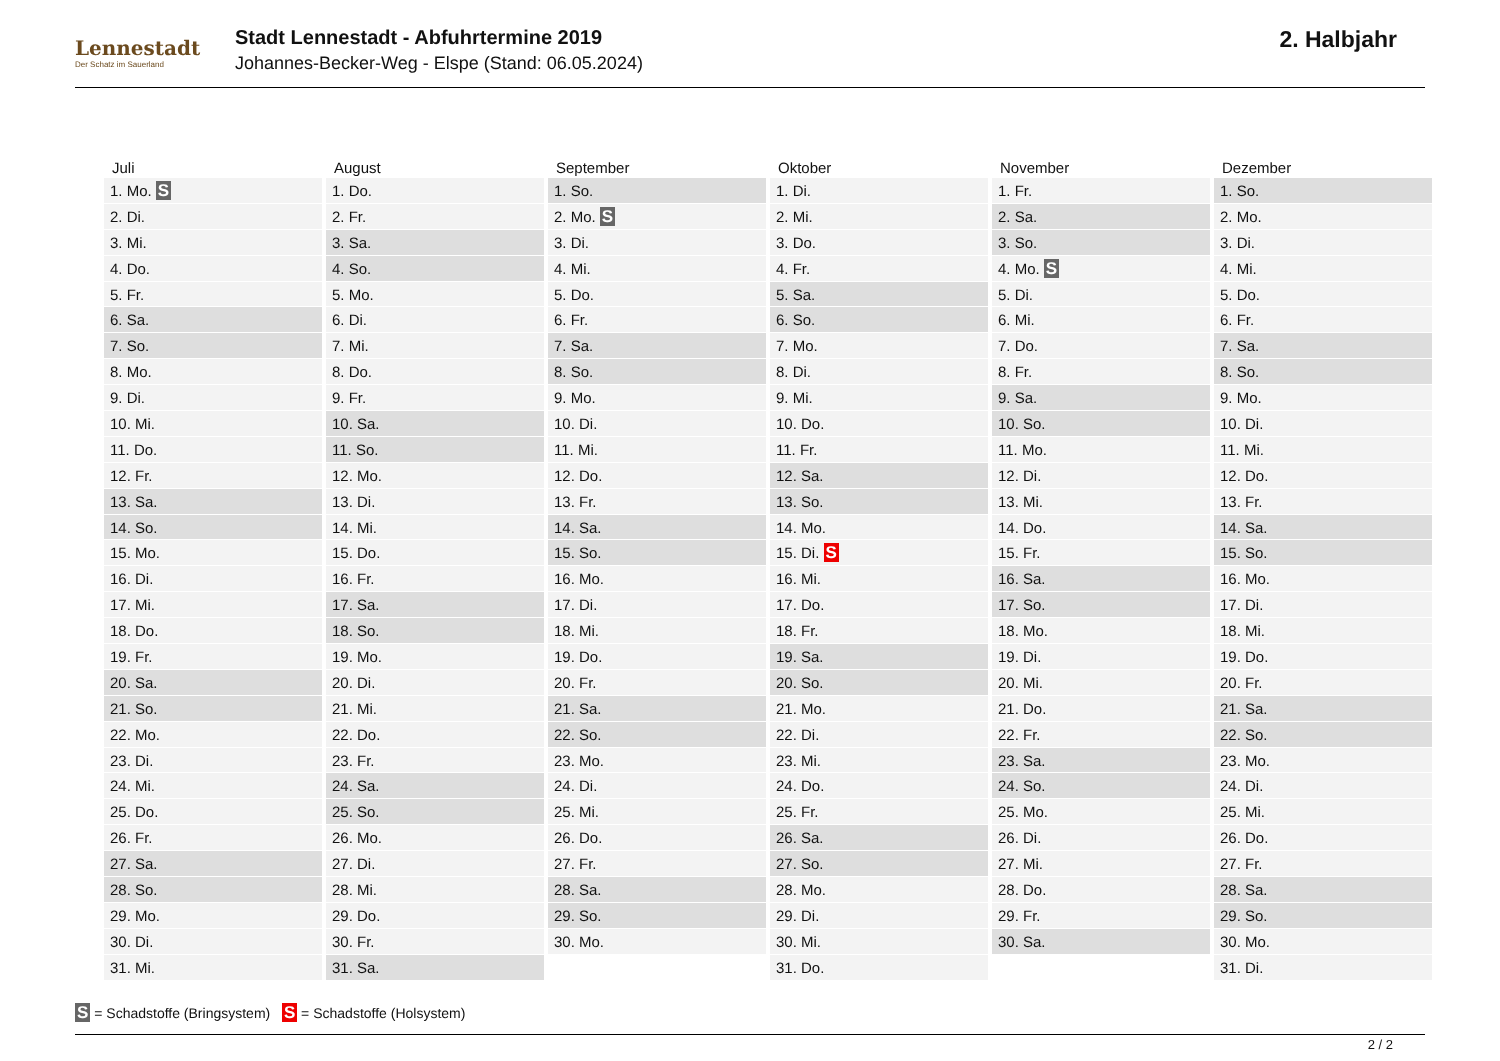Lennestadt
Der Schatz im Sauerland
Stadt Lennestadt - Abfuhrtermine 2019
Johannes-Becker-Weg - Elspe (Stand: 06.05.2024)
2. Halbjahr
| Juli | August | September | Oktober | November | Dezember |
| --- | --- | --- | --- | --- | --- |
| 1. Mo. S | 1. Do. | 1. So. | 1. Di. | 1. Fr. | 1. So. |
| 2. Di. | 2. Fr. | 2. Mo. S | 2. Mi. | 2. Sa. | 2. Mo. |
| 3. Mi. | 3. Sa. | 3. Di. | 3. Do. | 3. So. | 3. Di. |
| 4. Do. | 4. So. | 4. Mi. | 4. Fr. | 4. Mo. S | 4. Mi. |
| 5. Fr. | 5. Mo. | 5. Do. | 5. Sa. | 5. Di. | 5. Do. |
| 6. Sa. | 6. Di. | 6. Fr. | 6. So. | 6. Mi. | 6. Fr. |
| 7. So. | 7. Mi. | 7. Sa. | 7. Mo. | 7. Do. | 7. Sa. |
| 8. Mo. | 8. Do. | 8. So. | 8. Di. | 8. Fr. | 8. So. |
| 9. Di. | 9. Fr. | 9. Mo. | 9. Mi. | 9. Sa. | 9. Mo. |
| 10. Mi. | 10. Sa. | 10. Di. | 10. Do. | 10. So. | 10. Di. |
| 11. Do. | 11. So. | 11. Mi. | 11. Fr. | 11. Mo. | 11. Mi. |
| 12. Fr. | 12. Mo. | 12. Do. | 12. Sa. | 12. Di. | 12. Do. |
| 13. Sa. | 13. Di. | 13. Fr. | 13. So. | 13. Mi. | 13. Fr. |
| 14. So. | 14. Mi. | 14. Sa. | 14. Mo. | 14. Do. | 14. Sa. |
| 15. Mo. | 15. Do. | 15. So. | 15. Di. S | 15. Fr. | 15. So. |
| 16. Di. | 16. Fr. | 16. Mo. | 16. Mi. | 16. Sa. | 16. Mo. |
| 17. Mi. | 17. Sa. | 17. Di. | 17. Do. | 17. So. | 17. Di. |
| 18. Do. | 18. So. | 18. Mi. | 18. Fr. | 18. Mo. | 18. Mi. |
| 19. Fr. | 19. Mo. | 19. Do. | 19. Sa. | 19. Di. | 19. Do. |
| 20. Sa. | 20. Di. | 20. Fr. | 20. So. | 20. Mi. | 20. Fr. |
| 21. So. | 21. Mi. | 21. Sa. | 21. Mo. | 21. Do. | 21. Sa. |
| 22. Mo. | 22. Do. | 22. So. | 22. Di. | 22. Fr. | 22. So. |
| 23. Di. | 23. Fr. | 23. Mo. | 23. Mi. | 23. Sa. | 23. Mo. |
| 24. Mi. | 24. Sa. | 24. Di. | 24. Do. | 24. So. | 24. Di. |
| 25. Do. | 25. So. | 25. Mi. | 25. Fr. | 25. Mo. | 25. Mi. |
| 26. Fr. | 26. Mo. | 26. Do. | 26. Sa. | 26. Di. | 26. Do. |
| 27. Sa. | 27. Di. | 27. Fr. | 27. So. | 27. Mi. | 27. Fr. |
| 28. So. | 28. Mi. | 28. Sa. | 28. Mo. | 28. Do. | 28. Sa. |
| 29. Mo. | 29. Do. | 29. So. | 29. Di. | 29. Fr. | 29. So. |
| 30. Di. | 30. Fr. | 30. Mo. | 30. Mi. | 30. Sa. | 30. Mo. |
| 31. Mi. | 31. Sa. | | 31. Do. | | 31. Di. |
S = Schadstoffe (Bringsystem) S = Schadstoffe (Holsystem)
2 / 2